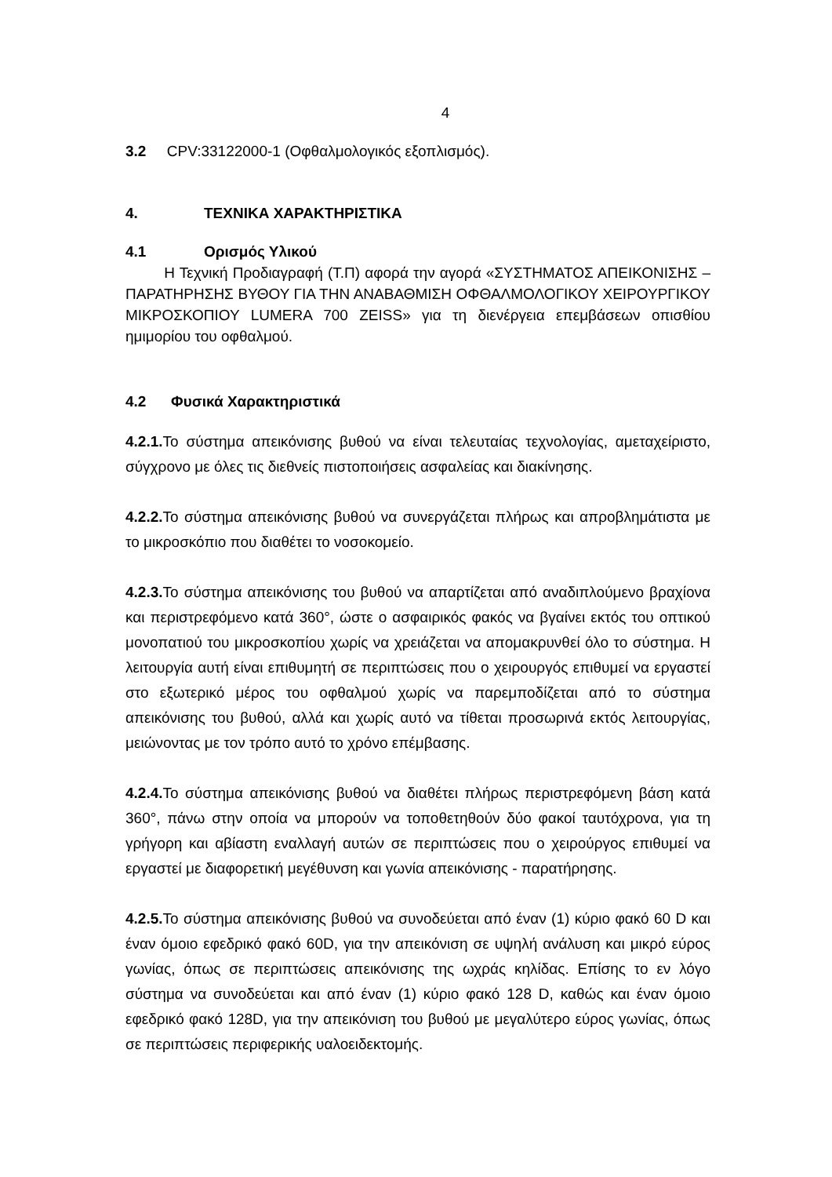4
3.2 CPV:33122000-1 (Οφθαλμολογικός εξοπλισμός).
4. ΤΕΧΝΙΚΑ ΧΑΡΑΚΤΗΡΙΣΤΙΚΑ
4.1 Ορισμός Υλικού
Η Τεχνική Προδιαγραφή (Τ.Π) αφορά την αγορά «ΣΥΣΤΗΜΑΤΟΣ ΑΠΕΙΚΟΝΙΣΗΣ – ΠΑΡΑΤΗΡΗΣΗΣ ΒΥΘΟΥ ΓΙΑ ΤΗΝ ΑΝΑΒΑΘΜΙΣΗ ΟΦΘΑΛΜΟΛΟΓΙΚΟΥ ΧΕΙΡΟΥΡΓΙΚΟΥ ΜΙΚΡΟΣΚΟΠΙΟΥ LUMERA 700 ZEISS» για τη διενέργεια επεμβάσεων οπισθίου ημιμορίου του οφθαλμού.
4.2 Φυσικά Χαρακτηριστικά
4.2.1. Το σύστημα απεικόνισης βυθού να είναι τελευταίας τεχνολογίας, αμεταχείριστο, σύγχρονο με όλες τις διεθνείς πιστοποιήσεις ασφαλείας και διακίνησης.
4.2.2. Το σύστημα απεικόνισης βυθού να συνεργάζεται πλήρως και απροβλημάτιστα με το μικροσκόπιο που διαθέτει το νοσοκομείο.
4.2.3. Το σύστημα απεικόνισης του βυθού να απαρτίζεται από αναδιπλούμενο βραχίονα και περιστρεφόμενο κατά 360°, ώστε ο ασφαιρικός φακός να βγαίνει εκτός του οπτικού μονοπατιού του μικροσκοπίου χωρίς να χρειάζεται να απομακρυνθεί όλο το σύστημα. Η λειτουργία αυτή είναι επιθυμητή σε περιπτώσεις που ο χειρουργός επιθυμεί να εργαστεί στο εξωτερικό μέρος του οφθαλμού χωρίς να παρεμποδίζεται από το σύστημα απεικόνισης του βυθού, αλλά και χωρίς αυτό να τίθεται προσωρινά εκτός λειτουργίας, μειώνοντας με τον τρόπο αυτό το χρόνο επέμβασης.
4.2.4. Το σύστημα απεικόνισης βυθού να διαθέτει πλήρως περιστρεφόμενη βάση κατά 360°, πάνω στην οποία να μπορούν να τοποθετηθούν δύο φακοί ταυτόχρονα, για τη γρήγορη και αβίαστη εναλλαγή αυτών σε περιπτώσεις που ο χειρούργος επιθυμεί να εργαστεί με διαφορετική μεγέθυνση και γωνία απεικόνισης - παρατήρησης.
4.2.5. Το σύστημα απεικόνισης βυθού να συνοδεύεται από έναν (1) κύριο φακό 60 D και έναν όμοιο εφεδρικό φακό 60D, για την απεικόνιση σε υψηλή ανάλυση και μικρό εύρος γωνίας, όπως σε περιπτώσεις απεικόνισης της ωχράς κηλίδας. Επίσης το εν λόγο σύστημα να συνοδεύεται και από έναν (1) κύριο φακό 128 D, καθώς και έναν όμοιο εφεδρικό φακό 128D, για την απεικόνιση του βυθού με μεγαλύτερο εύρος γωνίας, όπως σε περιπτώσεις περιφερικής υαλοειδεκτομής.